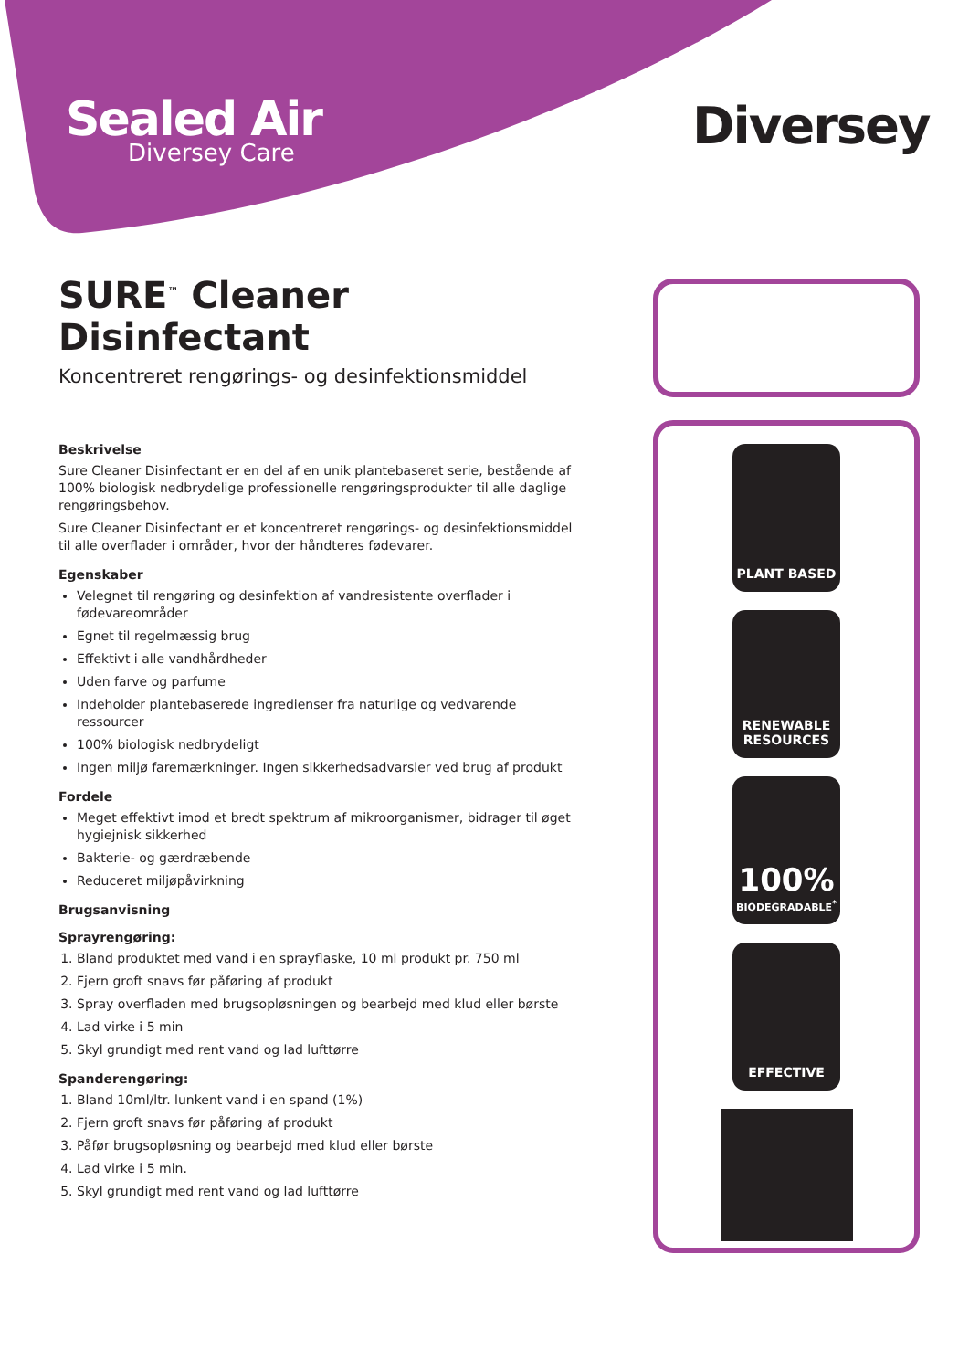Sealed Air
Diversey Care
Diversey
SURE<sup>™</sup> Cleaner Disinfectant
Koncentreret rengørings- og desinfektionsmiddel
Beskrivelse
Sure Cleaner Disinfectant er en del af en unik plantebaseret serie, bestående af 100% biologisk nedbrydelige professionelle rengøringsprodukter til alle daglige rengøringsbehov.
Sure Cleaner Disinfectant er et koncentreret rengørings- og desinfektionsmiddel til alle overflader i områder, hvor der håndteres fødevarer.
Egenskaber
Velegnet til rengøring og desinfektion af vandresistente overflader i fødevareområder
Egnet til regelmæssig brug
Effektivt i alle vandhårdheder
Uden farve og parfume
Indeholder plantebaserede ingredienser fra naturlige og vedvarende ressourcer
100% biologisk nedbrydeligt
Ingen miljø faremærkninger. Ingen sikkerhedsadvarsler ved brug af produkt
Fordele
Meget effektivt imod et bredt spektrum af mikroorganismer, bidrager til øget hygiejnisk sikkerhed
Bakterie- og gærdræbende
Reduceret miljøpåvirkning
Brugsanvisning
Sprayrengøring:
1. Bland produktet med vand i en sprayflaske, 10 ml produkt pr. 750 ml
2. Fjern groft snavs før påføring af produkt
3. Spray overfladen med brugsopløsningen og bearbejd med klud eller børste
4. Lad virke i 5 min
5. Skyl grundigt med rent vand og lad lufttørre
Spanderengøring:
1. Bland 10ml/ltr. lunkent vand i en spand (1%)
2. Fjern groft snavs før påføring af produkt
3. Påfør brugsopløsning og bearbejd med klud eller børste
4. Lad virke i 5 min.
5. Skyl grundigt med rent vand og lad lufttørre
PLANT BASED
RENEWABLE
RESOURCES
100%
BIODEGRADABLE<sup>*</sup>
EFFECTIVE